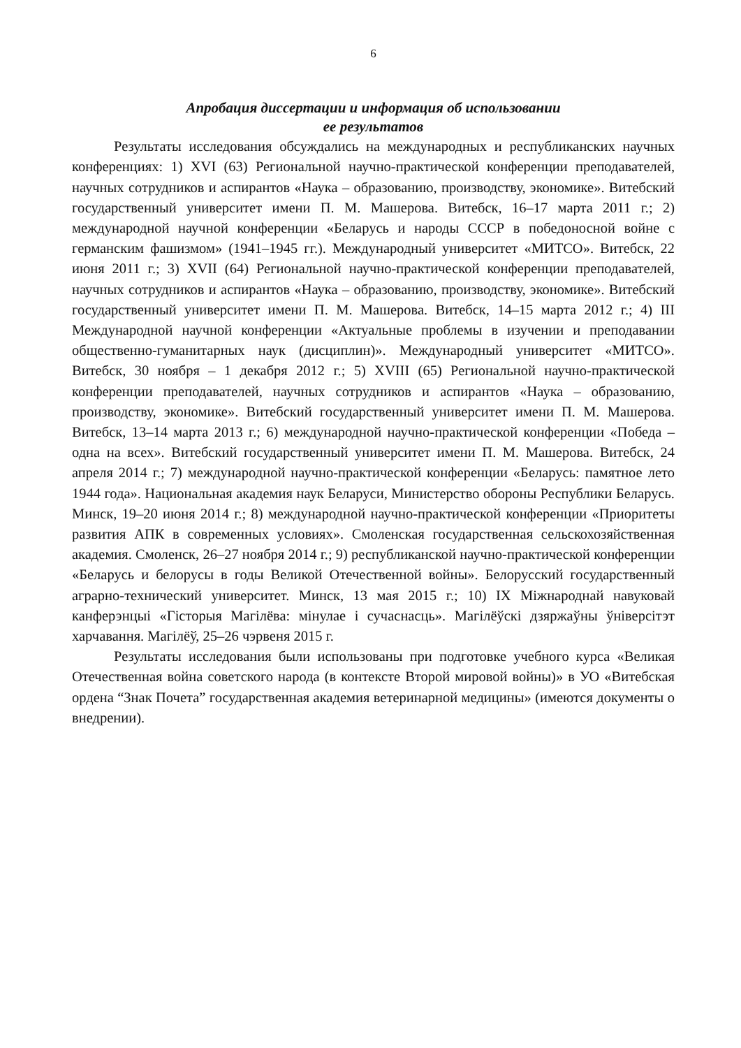6
Апробация диссертации и информация об использовании
ее результатов
Результаты исследования обсуждались на международных и республиканских научных конференциях: 1) XVI (63) Региональной научно-практической конференции преподавателей, научных сотрудников и аспирантов «Наука – образованию, производству, экономике». Витебский государственный университет имени П. М. Машерова. Витебск, 16–17 марта 2011 г.; 2) международной научной конференции «Беларусь и народы СССР в победоносной войне с германским фашизмом» (1941–1945 гг.). Международный университет «МИТСО». Витебск, 22 июня 2011 г.; 3) XVII (64) Региональной научно-практической конференции преподавателей, научных сотрудников и аспирантов «Наука – образованию, производству, экономике». Витебский государственный университет имени П. М. Машерова. Витебск, 14–15 марта 2012 г.; 4) III Международной научной конференции «Актуальные проблемы в изучении и преподавании общественно-гуманитарных наук (дисциплин)». Международный университет «МИТСО». Витебск, 30 ноября – 1 декабря 2012 г.; 5) XVIII (65) Региональной научно-практической конференции преподавателей, научных сотрудников и аспирантов «Наука – образованию, производству, экономике». Витебский государственный университет имени П. М. Машерова. Витебск, 13–14 марта 2013 г.; 6) международной научно-практической конференции «Победа – одна на всех». Витебский государственный университет имени П. М. Машерова. Витебск, 24 апреля 2014 г.; 7) международной научно-практической конференции «Беларусь: памятное лето 1944 года». Национальная академия наук Беларуси, Министерство обороны Республики Беларусь. Минск, 19–20 июня 2014 г.; 8) международной научно-практической конференции «Приоритеты развития АПК в современных условиях». Смоленская государственная сельскохозяйственная академия. Смоленск, 26–27 ноября 2014 г.; 9) республиканской научно-практической конференции «Беларусь и белорусы в годы Великой Отечественной войны». Белорусский государственный аграрно-технический университет. Минск, 13 мая 2015 г.; 10) IX Міжнароднай навуковай канферэнцыі «Гісторыя Магілёва: мінулае і сучаснасць». Магілёўскі дзяржаўны ўніверсітэт харчавання. Магілёў, 25–26 чэрвеня 2015 г.
Результаты исследования были использованы при подготовке учебного курса «Великая Отечественная война советского народа (в контексте Второй мировой войны)» в УО «Витебская ордена “Знак Почета” государственная академия ветеринарной медицины» (имеются документы о внедрении).